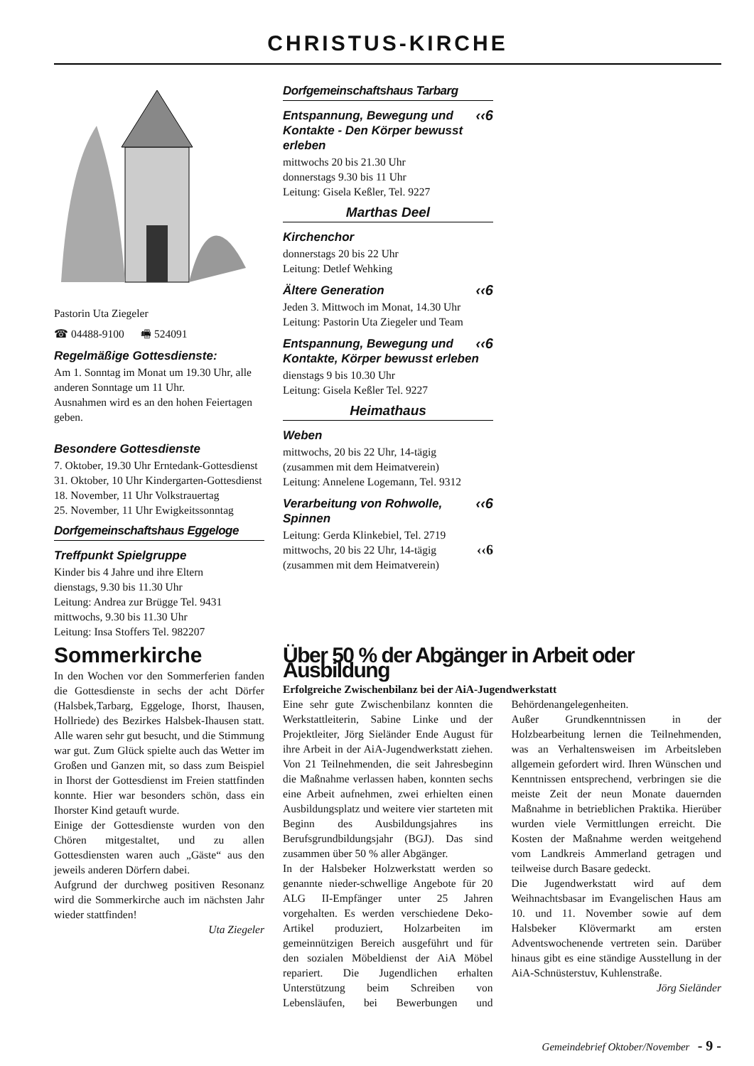CHRISTUS-KIRCHE
Pastorin Uta Ziegeler
☎ 04488-9100 🖷 524091
Regelmäßige Gottesdienste:
Am 1. Sonntag im Monat um 19.30 Uhr, alle anderen Sonntage um 11 Uhr.
Ausnahmen wird es an den hohen Feiertagen geben.
Besondere Gottesdienste
7. Oktober, 19.30 Uhr Erntedank-Gottesdienst
31. Oktober, 10 Uhr Kindergarten-Gottesdienst
18. November, 11 Uhr Volkstrauertag
25. November, 11 Uhr Ewigkeitssonntag
Dorfgemeinschaftshaus Eggeloge
Treffpunkt Spielgruppe
Kinder bis 4 Jahre und ihre Eltern
dienstags, 9.30 bis 11.30 Uhr
Leitung: Andrea zur Brügge Tel. 9431
mittwochs, 9.30 bis 11.30 Uhr
Leitung: Insa Stoffers Tel. 982207
Dorfgemeinschaftshaus Tarbarg
‹‹6 Entspannung, Bewegung und Kontakte - Den Körper bewusst erleben
mittwochs 20 bis 21.30 Uhr
donnerstags 9.30 bis 11 Uhr
Leitung: Gisela Keßler, Tel. 9227
Marthas Deel
Kirchenchor
donnerstags 20 bis 22 Uhr
Leitung: Detlef Wehking
‹‹6 Ältere Generation
Jeden 3. Mittwoch im Monat, 14.30 Uhr
Leitung: Pastorin Uta Ziegeler und Team
‹‹6 Entspannung, Bewegung und Kontakte, Körper bewusst erleben
dienstags 9 bis 10.30 Uhr
Leitung: Gisela Keßler Tel. 9227
Heimathaus
Weben
mittwochs, 20 bis 22 Uhr, 14-tägig
(zusammen mit dem Heimatverein)
Leitung: Annelene Logemann, Tel. 9312
‹‹6 Verarbeitung von Rohwolle, Spinnen
Leitung: Gerda Klinkebiel, Tel. 2719
mittwochs, 20 bis 22 Uhr, 14-tägig ‹‹6
(zusammen mit dem Heimatverein)
Sommerkirche
In den Wochen vor den Sommerferien fanden die Gottesdienste in sechs der acht Dörfer (Halsbek,Tarbarg, Eggeloge, Ihorst, Ihausen, Hollriede) des Bezirkes Halsbek-Ihausen statt. Alle waren sehr gut besucht, und die Stimmung war gut. Zum Glück spielte auch das Wetter im Großen und Ganzen mit, so dass zum Beispiel in Ihorst der Gottesdienst im Freien stattfinden konnte. Hier war besonders schön, dass ein Ihorster Kind getauft wurde.
Einige der Gottesdienste wurden von den Chören mitgestaltet, und zu allen Gottesdiensten waren auch „Gäste“ aus den jeweils anderen Dörfern dabei.
Aufgrund der durchweg positiven Resonanz wird die Sommerkirche auch im nächsten Jahr wieder stattfinden!
Uta Ziegeler
Über 50 % der Abgänger in Arbeit oder Ausbildung
Erfolgreiche Zwischenbilanz bei der AiA-Jugendwerkstatt
Eine sehr gute Zwischenbilanz konnten die Werkstattleiterin, Sabine Linke und der Projektleiter, Jörg Sieländer Ende August für ihre Arbeit in der AiA-Jugendwerkstatt ziehen. Von 21 Teilnehmenden, die seit Jahresbeginn die Maßnahme verlassen haben, konnten sechs eine Arbeit aufnehmen, zwei erhielten einen Ausbildungsplatz und weitere vier starteten mit Beginn des Ausbildungsjahres ins Berufsgrundbildungsjahr (BGJ). Das sind zusammen über 50 % aller Abgänger.
In der Halsbeker Holzwerkstatt werden so genannte nieder-schwellige Angebote für 20 ALG II-Empfänger unter 25 Jahren vorgehalten. Es werden verschiedene Deko-Artikel produziert, Holzarbeiten im gemeinnützigen Bereich ausgeführt und für den sozialen Möbeldienst der AiA Möbel repariert. Die Jugendlichen erhalten Unterstützung beim Schreiben von Lebensläufen, bei Bewerbungen und Behördenangelegenheiten.
Außer Grundkenntnissen in der Holzbearbeitung lernen die Teilnehmenden, was an Verhaltensweisen im Arbeitsleben allgemein gefordert wird. Ihren Wünschen und Kenntnissen entsprechend, verbringen sie die meiste Zeit der neun Monate dauernden Maßnahme in betrieblichen Praktika. Hierüber wurden viele Vermittlungen erreicht. Die Kosten der Maßnahme werden weitgehend vom Landkreis Ammerland getragen und teilweise durch Basare gedeckt.
Die Jugendwerkstatt wird auf dem Weihnachtsbasar im Evangelischen Haus am 10. und 11. November sowie auf dem Halsbeker Klövermarkt am ersten Adventswochenende vertreten sein. Darüber hinaus gibt es eine ständige Ausstellung in der AiA-Schnüsterstuv, Kuhlenstraße.
Jörg Sieländer
Gemeindebrief Oktober/November - 9 -